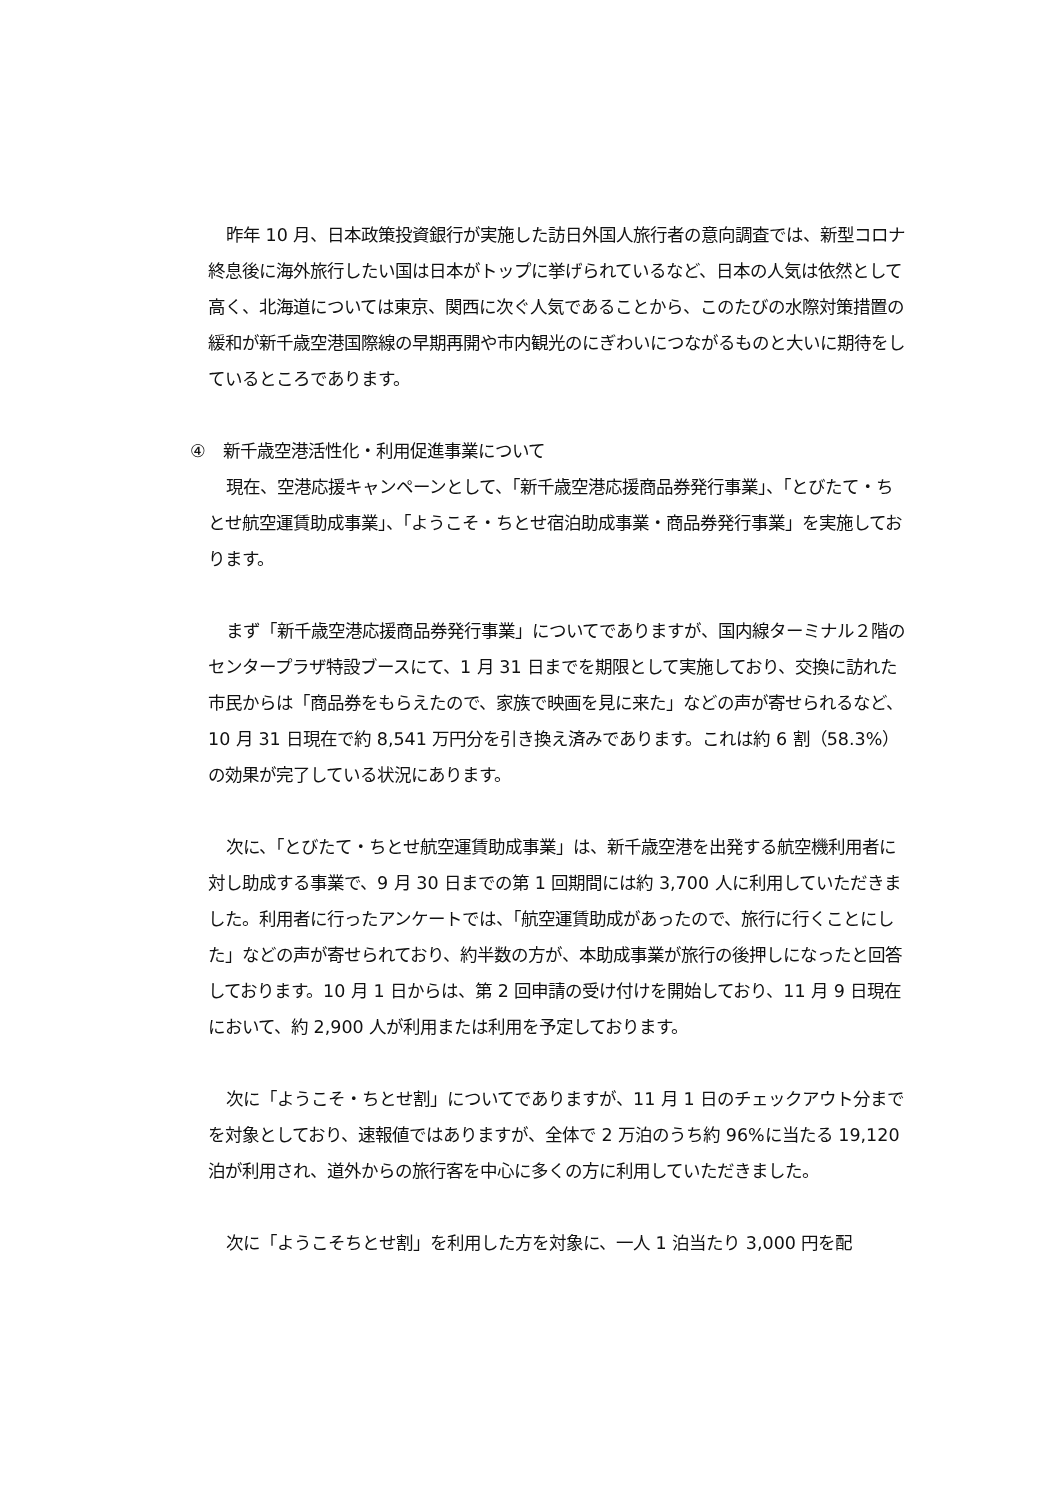昨年 10 月、日本政策投資銀行が実施した訪日外国人旅行者の意向調査では、新型コロナ終息後に海外旅行したい国は日本がトップに挙げられているなど、日本の人気は依然として高く、北海道については東京、関西に次ぐ人気であることから、このたびの水際対策措置の緩和が新千歳空港国際線の早期再開や市内観光のにぎわいにつながるものと大いに期待をしているところであります。
④　新千歳空港活性化・利用促進事業について
現在、空港応援キャンペーンとして、「新千歳空港応援商品券発行事業」、「とびたて・ちとせ航空運賃助成事業」、「ようこそ・ちとせ宿泊助成事業・商品券発行事業」を実施しております。
まず「新千歳空港応援商品券発行事業」についてでありますが、国内線ターミナル２階のセンタープラザ特設ブースにて、1 月 31 日までを期限として実施しており、交換に訪れた市民からは「商品券をもらえたので、家族で映画を見に来た」などの声が寄せられるなど、10 月 31 日現在で約 8,541 万円分を引き換え済みであります。これは約 6 割（58.3%）の効果が完了している状況にあります。
次に、「とびたて・ちとせ航空運賃助成事業」は、新千歳空港を出発する航空機利用者に対し助成する事業で、9 月 30 日までの第 1 回期間には約 3,700 人に利用していただきました。利用者に行ったアンケートでは、「航空運賃助成があったので、旅行に行くことにした」などの声が寄せられており、約半数の方が、本助成事業が旅行の後押しになったと回答しております。10 月 1 日からは、第 2 回申請の受け付けを開始しており、11 月 9 日現在において、約 2,900 人が利用または利用を予定しております。
次に「ようこそ・ちとせ割」についてでありますが、11 月 1 日のチェックアウト分までを対象としており、速報値ではありますが、全体で 2 万泊のうち約 96%に当たる 19,120 泊が利用され、道外からの旅行客を中心に多くの方に利用していただきました。
次に「ようこそちとせ割」を利用した方を対象に、一人 1 泊当たり 3,000 円を配